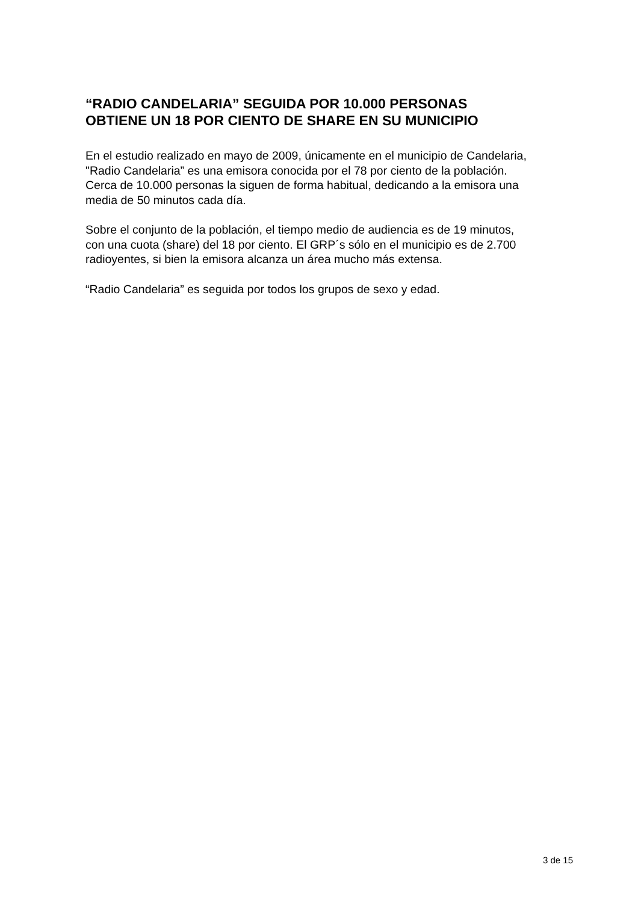“RADIO CANDELARIA” SEGUIDA POR 10.000 PERSONAS OBTIENE UN 18 POR CIENTO DE SHARE EN SU MUNICIPIO
En el estudio realizado en mayo de 2009, únicamente en el municipio de Candelaria, "Radio Candelaria” es una emisora conocida por el 78 por ciento de la población. Cerca de 10.000 personas la siguen de forma habitual, dedicando a la emisora una media de 50 minutos cada día.
Sobre el conjunto de la población, el tiempo medio de audiencia es de 19 minutos, con una cuota (share) del 18 por ciento. El GRP´s sólo en el municipio es de 2.700 radioyentes, si bien la emisora alcanza un área mucho más extensa.
“Radio Candelaria” es seguida por todos los grupos de sexo y edad.
3 de 15